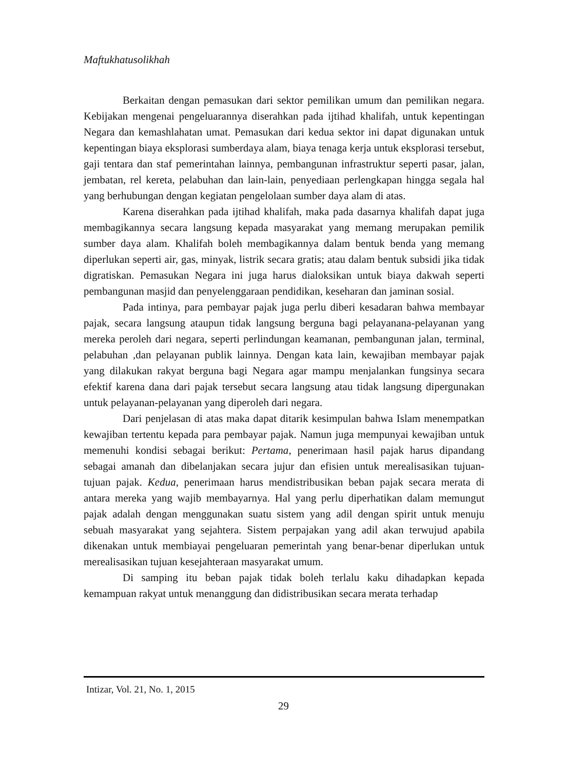Maftukhatusolikhah
Berkaitan dengan pemasukan dari sektor pemilikan umum dan pemilikan negara. Kebijakan mengenai pengeluarannya diserahkan pada ijtihad khalifah, untuk kepentingan Negara dan kemashlahatan umat. Pemasukan dari kedua sektor ini dapat digunakan untuk kepentingan biaya eksplorasi sumberdaya alam, biaya tenaga kerja untuk eksplorasi tersebut, gaji tentara dan staf pemerintahan lainnya, pembangunan infrastruktur seperti pasar, jalan, jembatan, rel kereta, pelabuhan dan lain-lain, penyediaan perlengkapan hingga segala hal yang berhubungan dengan kegiatan pengelolaan sumber daya alam di atas.
Karena diserahkan pada ijtihad khalifah, maka pada dasarnya khalifah dapat juga membagikannya secara langsung kepada masyarakat yang memang merupakan pemilik sumber daya alam. Khalifah boleh membagikannya dalam bentuk benda yang memang diperlukan seperti air, gas, minyak, listrik secara gratis; atau dalam bentuk subsidi jika tidak digratiskan. Pemasukan Negara ini juga harus dialoksikan untuk biaya dakwah seperti pembangunan masjid dan penyelenggaraan pendidikan, keseharan dan jaminan sosial.
Pada intinya, para pembayar pajak juga perlu diberi kesadaran bahwa membayar pajak, secara langsung ataupun tidak langsung berguna bagi pelayanana-pelayanan yang mereka peroleh dari negara, seperti perlindungan keamanan, pembangunan jalan, terminal, pelabuhan ,dan pelayanan publik lainnya. Dengan kata lain, kewajiban membayar pajak yang dilakukan rakyat berguna bagi Negara agar mampu menjalankan fungsinya secara efektif karena dana dari pajak tersebut secara langsung atau tidak langsung dipergunakan untuk pelayanan-pelayanan yang diperoleh dari negara.
Dari penjelasan di atas maka dapat ditarik kesimpulan bahwa Islam menempatkan kewajiban tertentu kepada para pembayar pajak. Namun juga mempunyai kewajiban untuk memenuhi kondisi sebagai berikut: Pertama, penerimaan hasil pajak harus dipandang sebagai amanah dan dibelanjakan secara jujur dan efisien untuk merealisasikan tujuan-tujuan pajak. Kedua, penerimaan harus mendistribusikan beban pajak secara merata di antara mereka yang wajib membayarnya. Hal yang perlu diperhatikan dalam memungut pajak adalah dengan menggunakan suatu sistem yang adil dengan spirit untuk menuju sebuah masyarakat yang sejahtera. Sistem perpajakan yang adil akan terwujud apabila dikenakan untuk membiayai pengeluaran pemerintah yang benar-benar diperlukan untuk merealisasikan tujuan kesejahteraan masyarakat umum.
Di samping itu beban pajak tidak boleh terlalu kaku dihadapkan kepada kemampuan rakyat untuk menanggung dan didistribusikan secara merata terhadap
Intizar, Vol. 21, No. 1, 2015
29